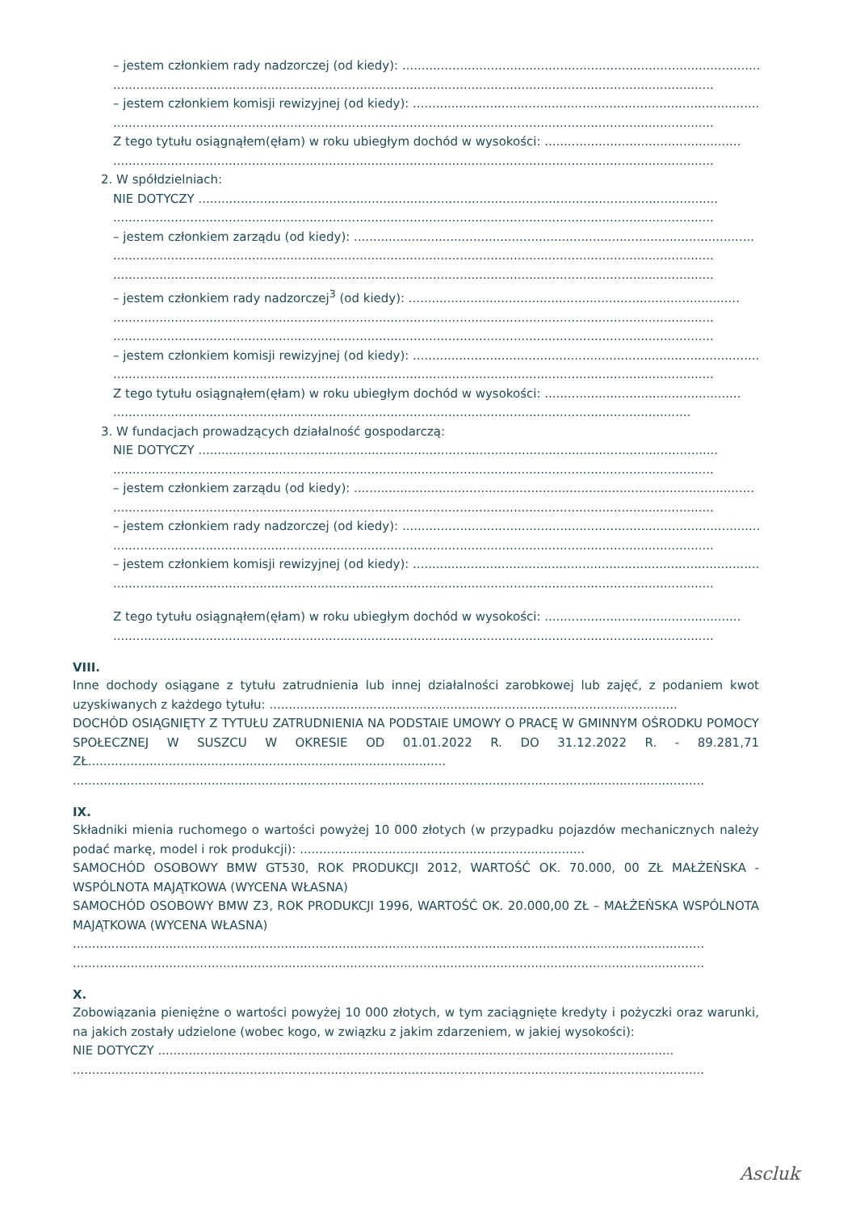– jestem członkiem rady nadzorczej (od kiedy): ......................................................................................................
............................................................................................................................................................
– jestem członkiem komisji rewizyjnej (od kiedy): .................................................................................................
............................................................................................................................................................
Z tego tytułu osiągnąłem(ęłam) w roku ubiegłym dochód w wysokości: ...................................................
............................................................................................................................................................
2. W spółdzielniach:
NIE DOTYCZY .......................................................................................................................................
............................................................................................................................................................
– jestem członkiem zarządu (od kiedy): ........................................................................................................
............................................................................................................................................................
............................................................................................................................................................
– jestem członkiem rady nadzorczej<sup>3</sup> (od kiedy): ......................................................................................
............................................................................................................................................................
............................................................................................................................................................
– jestem członkiem komisji rewizyjnej (od kiedy): .................................................................................................
............................................................................................................................................................
Z tego tytułu osiągnąłem(ęłam) w roku ubiegłym dochód w wysokości: ...................................................
......................................................................................................................................................
3. W fundacjach prowadzących działalność gospodarczą:
NIE DOTYCZY .......................................................................................................................................
............................................................................................................................................................
– jestem członkiem zarządu (od kiedy): ........................................................................................................
............................................................................................................................................................
– jestem członkiem rady nadzorczej (od kiedy): ......................................................................................................
............................................................................................................................................................
– jestem członkiem komisji rewizyjnej (od kiedy): .................................................................................................
............................................................................................................................................................
Z tego tytułu osiągnąłem(ęłam) w roku ubiegłym dochód w wysokości: ...................................................
............................................................................................................................................................
VIII.
Inne dochody osiągane z tytułu zatrudnienia lub innej działalności zarobkowej lub zajęć, z podaniem kwot uzyskiwanych z każdego tytułu: ..........................................................................................................
DOCHÓD OSIĄGNIĘTY Z TYTUŁU ZATRUDNIENIA NA PODSTAIE UMOWY O PRACĘ W GMINNYM OŚRODKU POMOCY SPOŁECZNEJ W SUSZCU W OKRESIE OD 01.01.2022 R. DO 31.12.2022 R. - 89.281,71 ZŁ.............................................................................................
....................................................................................................................................................................
IX.
Składniki mienia ruchomego o wartości powyżej 10 000 złotych (w przypadku pojazdów mechanicznych należy podać markę, model i rok produkcji): ..........................................................................
SAMOCHÓD OSOBOWY BMW GT530, ROK PRODUKCJI 2012, WARTOŚĆ OK. 70.000, 00 ZŁ MAŁŻEŃSKA - WSPÓLNOTA MAJĄTKOWA (WYCENA WŁASNA)
SAMOCHÓD OSOBOWY BMW Z3, ROK PRODUKCJI 1996, WARTOŚĆ OK. 20.000,00 ZŁ – MAŁŻEŃSKA WSPÓLNOTA MAJĄTKOWA (WYCENA WŁASNA)
....................................................................................................................................................................
....................................................................................................................................................................
X.
Zobowiązania pieniężne o wartości powyżej 10 000 złotych, w tym zaciągnięte kredyty i pożyczki oraz warunki, na jakich zostały udzielone (wobec kogo, w związku z jakim zdarzeniem, w jakiej wysokości):
NIE DOTYCZY ......................................................................................................................................
....................................................................................................................................................................
Ascluk